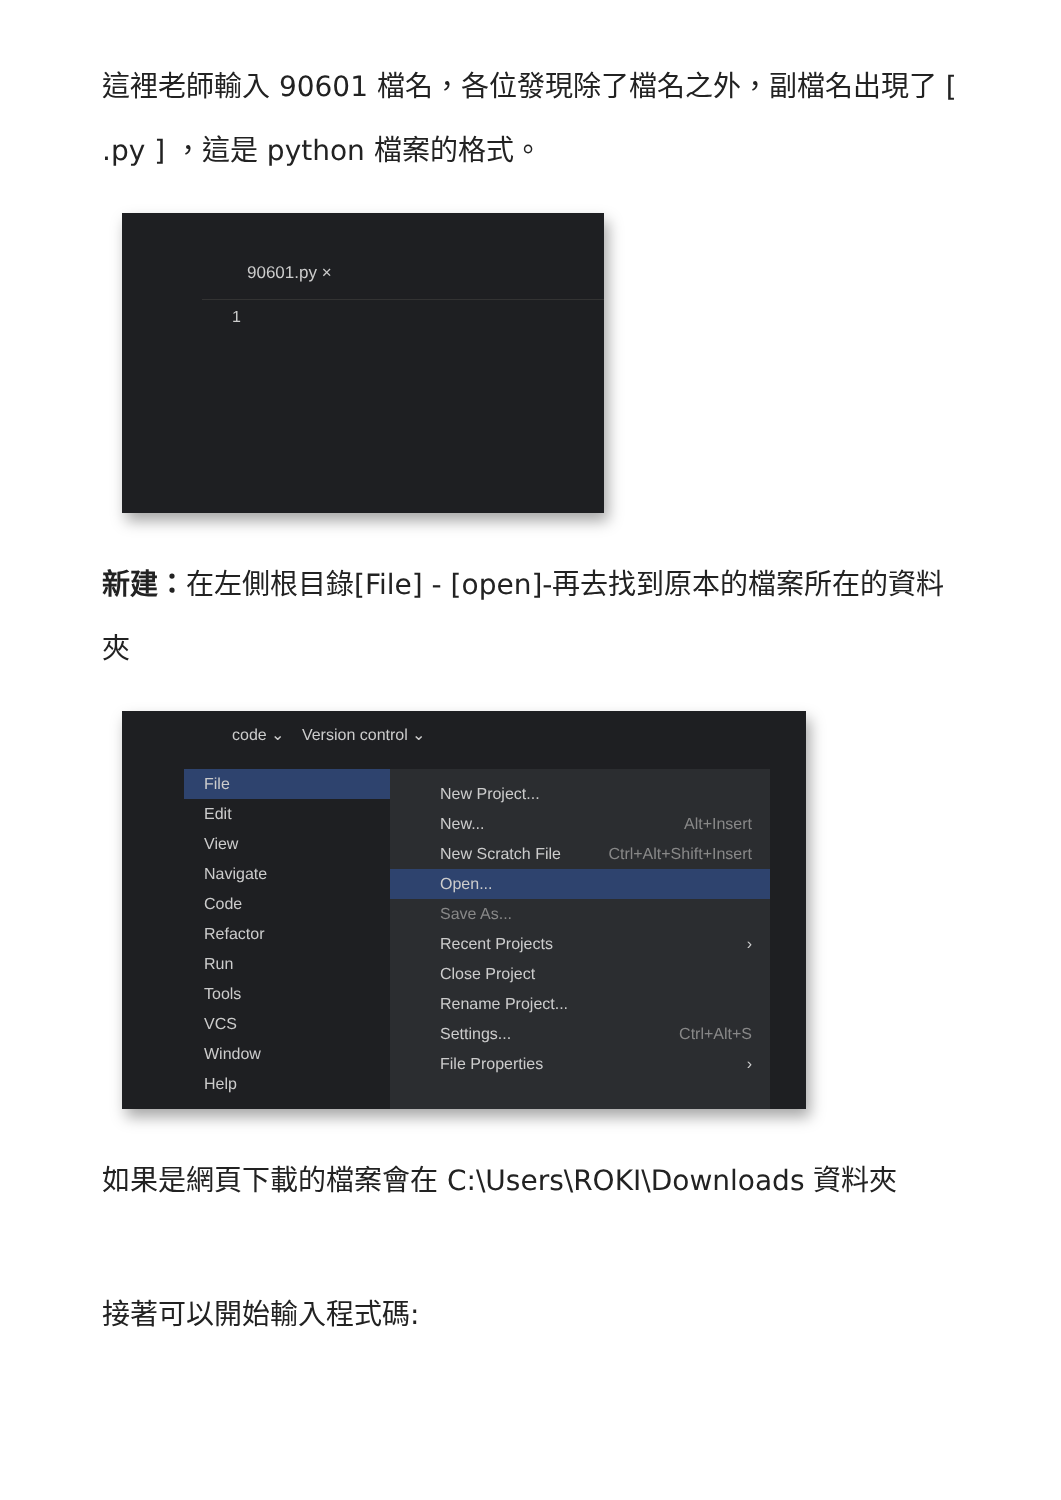這裡老師輸入 90601 檔名，各位發現除了檔名之外，副檔名出現了 [ .py ] ，這是 python 檔案的格式。
90601.py ×
1
新建：在左側根目錄[File] - [open]-再去找到原本的檔案所在的資料夾
code ⌄ Version control ⌄
File ›
Edit ›
View ›
Navigate ›
Code ›
Refactor ›
Run ›
Tools ›
VCS ›
Window ›
Help ›
New Project...
New... Alt+Insert
New Scratch File Ctrl+Alt+Shift+Insert
Open...
Save As...
Recent Projects ›
Close Project
Rename Project...
Settings... Ctrl+Alt+S
File Properties ›
如果是網頁下載的檔案會在 C:\Users\ROKI\Downloads 資料夾
接著可以開始輸入程式碼: